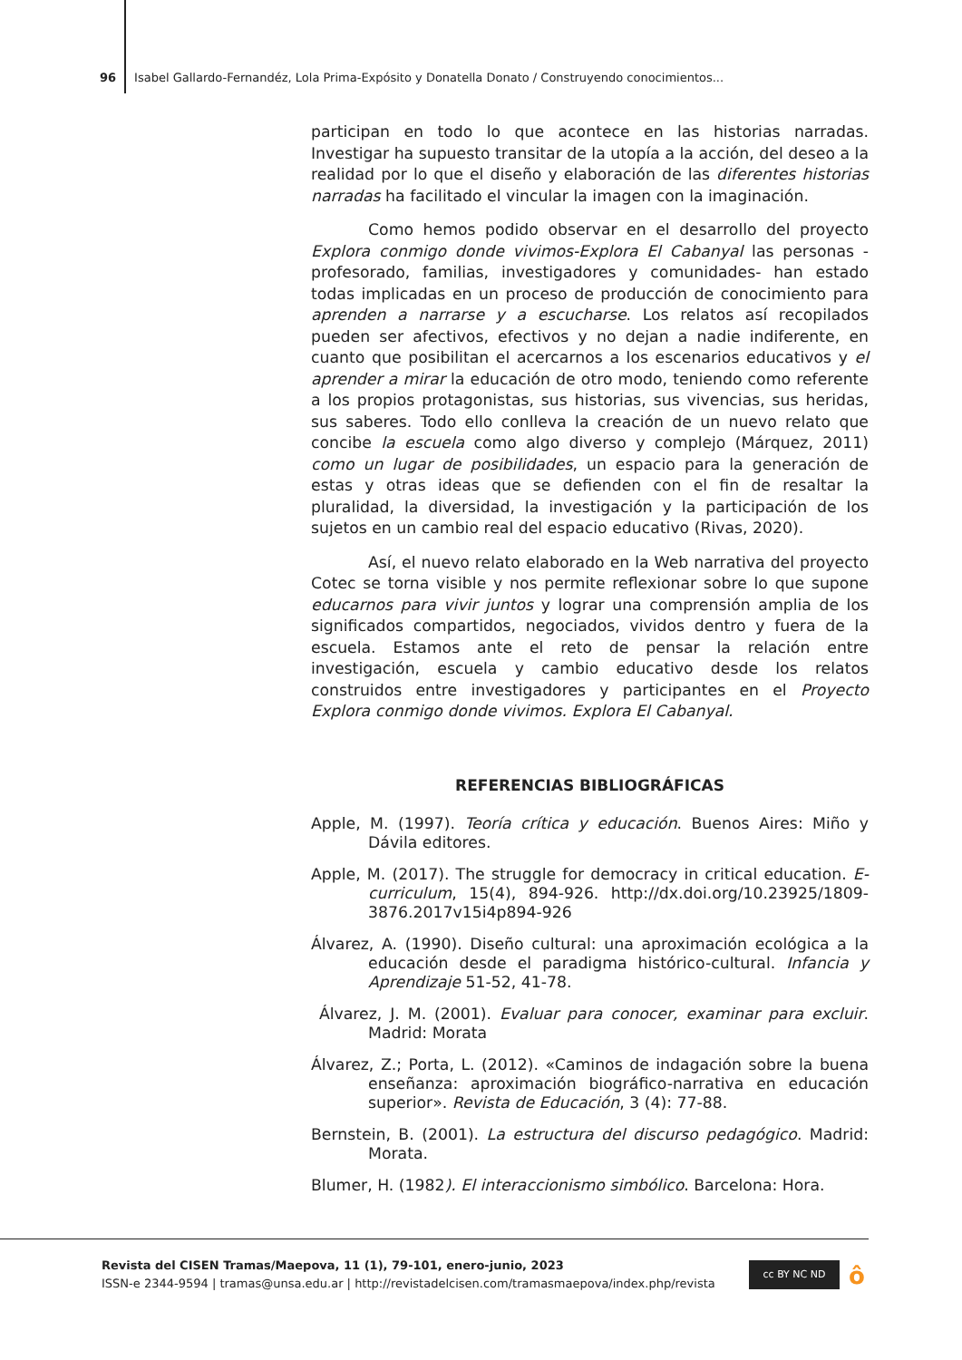96 Isabel Gallardo-Fernandéz, Lola Prima-Expósito y Donatella Donato / Construyendo conocimientos...
participan en todo lo que acontece en las historias narradas. Investigar ha supuesto transitar de la utopía a la acción, del deseo a la realidad por lo que el diseño y elaboración de las diferentes historias narradas ha facilitado el vincular la imagen con la imaginación.
Como hemos podido observar en el desarrollo del proyecto Explora conmigo donde vivimos-Explora El Cabanyal las personas -profesorado, familias, investigadores y comunidades- han estado todas implicadas en un proceso de producción de conocimiento para aprenden a narrarse y a escucharse. Los relatos así recopilados pueden ser afectivos, efectivos y no dejan a nadie indiferente, en cuanto que posibilitan el acercarnos a los escenarios educativos y el aprender a mirar la educación de otro modo, teniendo como referente a los propios protagonistas, sus historias, sus vivencias, sus heridas, sus saberes. Todo ello conlleva la creación de un nuevo relato que concibe la escuela como algo diverso y complejo (Márquez, 2011) como un lugar de posibilidades, un espacio para la generación de estas y otras ideas que se defienden con el fin de resaltar la pluralidad, la diversidad, la investigación y la participación de los sujetos en un cambio real del espacio educativo (Rivas, 2020).
Así, el nuevo relato elaborado en la Web narrativa del proyecto Cotec se torna visible y nos permite reflexionar sobre lo que supone educarnos para vivir juntos y lograr una comprensión amplia de los significados compartidos, negociados, vividos dentro y fuera de la escuela. Estamos ante el reto de pensar la relación entre investigación, escuela y cambio educativo desde los relatos construidos entre investigadores y participantes en el Proyecto Explora conmigo donde vivimos. Explora El Cabanyal.
REFERENCIAS BIBLIOGRÁFICAS
Apple, M. (1997). Teoría crítica y educación. Buenos Aires: Miño y Dávila editores.
Apple, M. (2017). The struggle for democracy in critical education. E-curriculum, 15(4), 894-926. http://dx.doi.org/10.23925/1809-3876.2017v15i4p894-926
Álvarez, A. (1990). Diseño cultural: una aproximación ecológica a la educación desde el paradigma histórico-cultural. Infancia y Aprendizaje 51-52, 41-78.
Álvarez, J. M. (2001). Evaluar para conocer, examinar para excluir. Madrid: Morata
Álvarez, Z.; Porta, L. (2012). «Caminos de indagación sobre la buena enseñanza: aproximación biográfico-narrativa en educación superior». Revista de Educación, 3 (4): 77-88.
Bernstein, B. (2001). La estructura del discurso pedagógico. Madrid: Morata.
Blumer, H. (1982). El interaccionismo simbólico. Barcelona: Hora.
Revista del CISEN Tramas/Maepova, 11 (1), 79-101, enero-junio, 2023
ISSN-e 2344-9594 | tramas@unsa.edu.ar | http://revistadelcisen.com/tramasmaepova/index.php/revista
cc BY NC ND ô